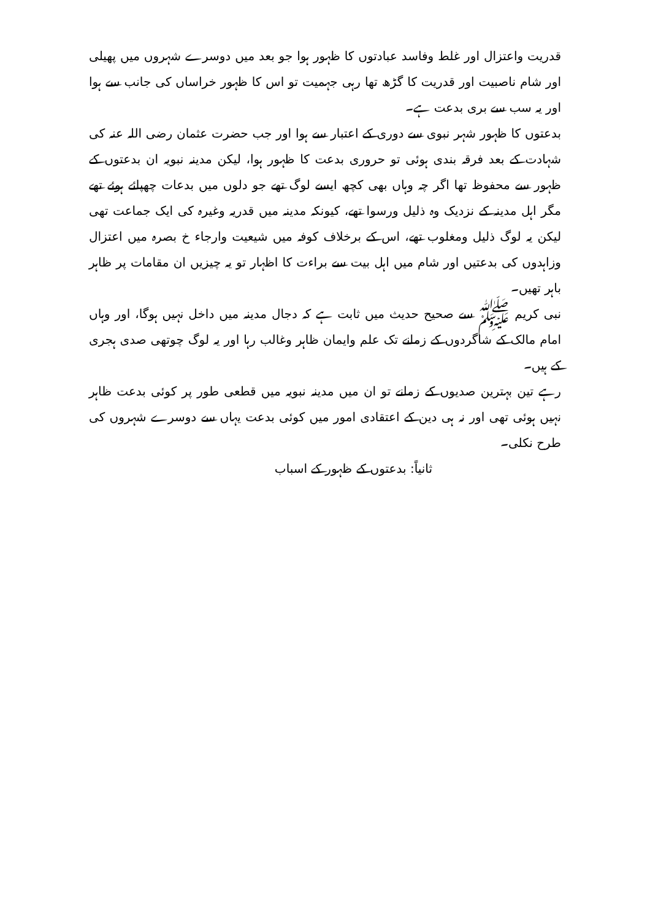قدریت واعتزال اور غلط وفاسد عبادتوں کا ظہور ہوا جو بعد میں دوسرے شہروں میں پھیلی اور شام ناصبیت اور قدریت کا گڑھ تھا رہی جہمیت تو اس کا ظہور خراساں کی جانب سے ہوا اور یہ سب سے بری بدعت ہے۔
بدعتوں کا ظہور شہر نبوی سے دوری کے اعتبار سے ہوا اور جب حضرت عثمان رضی اللہ عنہ کی شہادت کے بعد فرقہ بندی ہوئی تو حروری بدعت کا ظہور ہوا، لیکن مدینہ نبویہ ان بدعتوں کے ظہور سے محفوظ تھا اگر چہ وہاں بھی کچھ ایسے لوگ تھے جو دلوں میں بدعات چھپائے ہوئے تھے مگر اہل مدینہ کے نزدیک وہ ذلیل ورسوا تھے، کیونکہ مدینہ میں قدریہ وغیرہ کی ایک جماعت تھی لیکن یہ لوگ ذلیل ومغلوب تھے، اس کے برخلاف کوفہ میں شیعیت وارجاء خ بصرہ میں اعتزال وزاہدوں کی بدعتیں اور شام میں اہل بیت سے براءت کا اظہار تو یہ چیزیں ان مقامات پر ظاہر باہر تھیں۔
نبی کریم ﷺ سے صحیح حدیث میں ثابت ہے کہ دجال مدینہ میں داخل نہیں ہوگا، اور وہاں امام مالک کے شاگردوں کے زمانے تک علم وایمان ظاہر وغالب رہا اور یہ لوگ چوتھی صدی ہجری کے ہیں۔
رہے تین بہترین صدیوں کے زمانے تو ان میں مدینہ نبویہ میں قطعی طور پر کوئی بدعت ظاہر نہیں ہوئی تھی اور نہ ہی دین کے اعتقادی امور میں کوئی بدعت یہاں سے دوسرے شہروں کی طرح نکلی۔
ثانیاً: بدعتوں کے ظہور کے اسباب